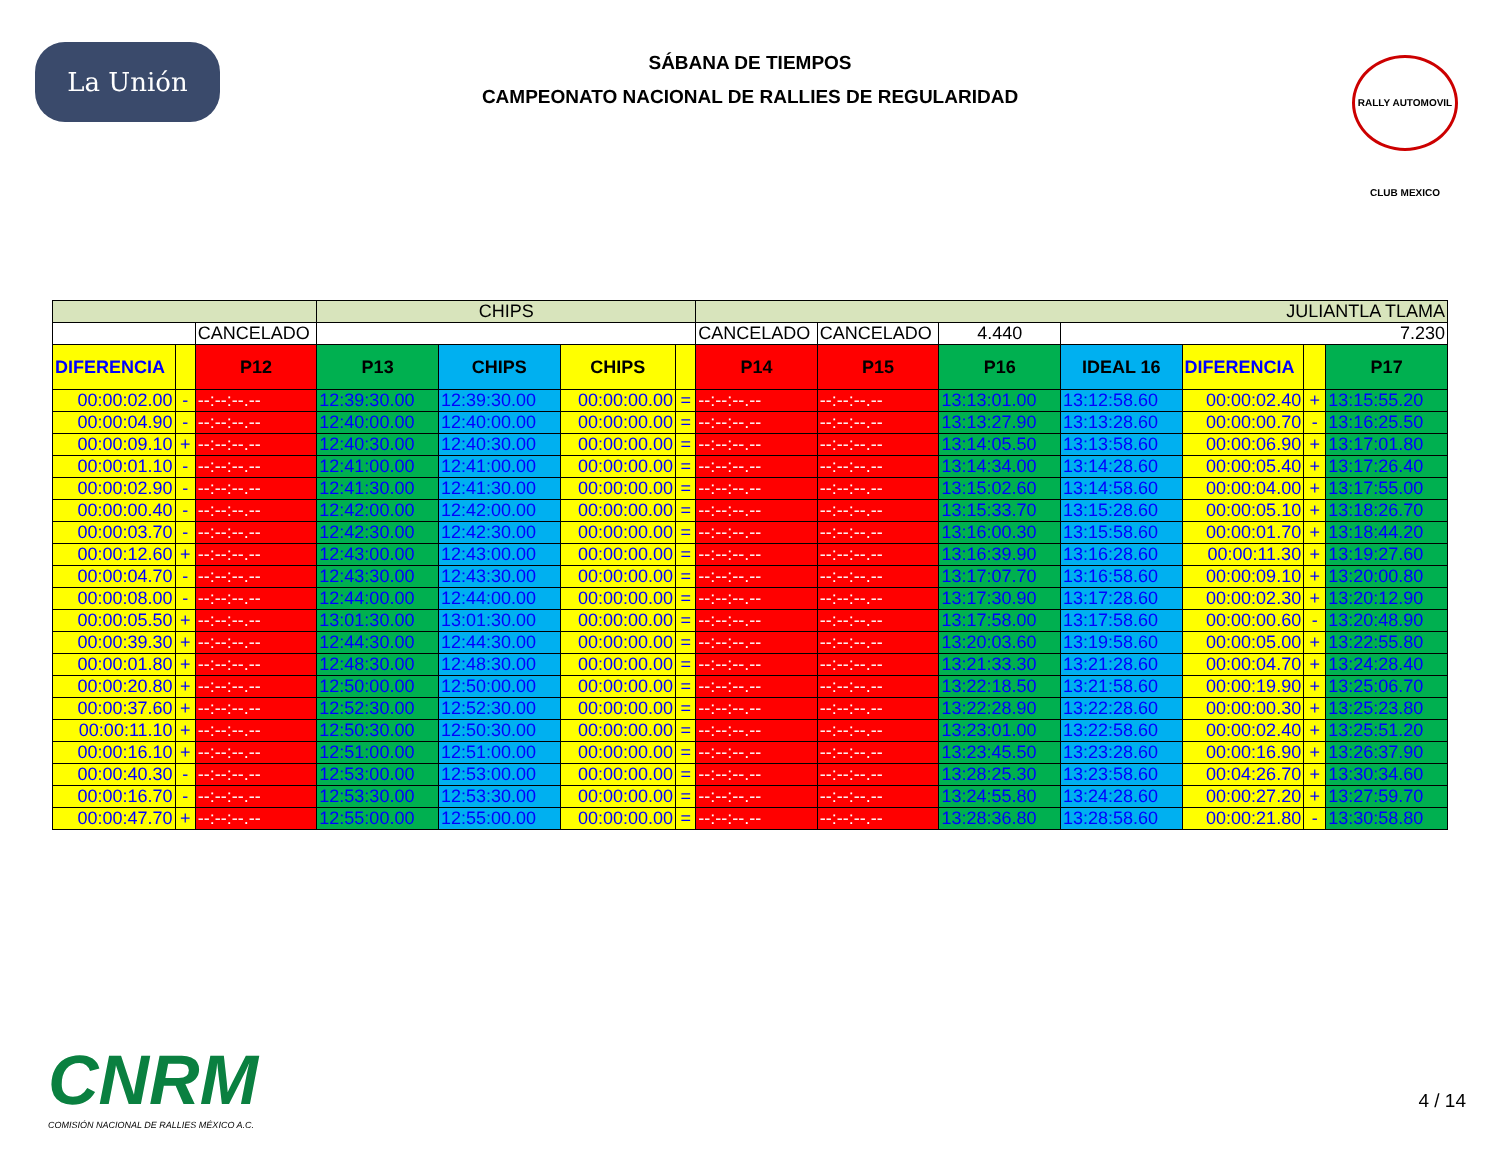La Unión
SÁBANA DE TIEMPOS
CAMPEONATO NACIONAL DE RALLIES DE REGULARIDAD
RALLY AUTOMOVIL CLUB MEXICO
| | | | CHIPS | | | | JULIANTLA TLAMA | | | | | | |
| | | CANCELADO | | | | | CANCELADO | CANCELADO | 4.440 | 7.230 | | | |
| DIFERENCIA | | P12 | P13 | CHIPS | CHIPS | | P14 | P15 | P16 | IDEAL 16 | DIFERENCIA | | P17 |
| 00:00:02.00 | - | --:--:--.-- | 12:39:30.00 | 12:39:30.00 | 00:00:00.00 | = | --:--:--.-- | --:--:--.-- | 13:13:01.00 | 13:12:58.60 | 00:00:02.40 | + | 13:15:55.20 |
| 00:00:04.90 | - | --:--:--.-- | 12:40:00.00 | 12:40:00.00 | 00:00:00.00 | = | --:--:--.-- | --:--:--.-- | 13:13:27.90 | 13:13:28.60 | 00:00:00.70 | - | 13:16:25.50 |
| 00:00:09.10 | + | --:--:--.-- | 12:40:30.00 | 12:40:30.00 | 00:00:00.00 | = | --:--:--.-- | --:--:--.-- | 13:14:05.50 | 13:13:58.60 | 00:00:06.90 | + | 13:17:01.80 |
| 00:00:01.10 | - | --:--:--.-- | 12:41:00.00 | 12:41:00.00 | 00:00:00.00 | = | --:--:--.-- | --:--:--.-- | 13:14:34.00 | 13:14:28.60 | 00:00:05.40 | + | 13:17:26.40 |
| 00:00:02.90 | - | --:--:--.-- | 12:41:30.00 | 12:41:30.00 | 00:00:00.00 | = | --:--:--.-- | --:--:--.-- | 13:15:02.60 | 13:14:58.60 | 00:00:04.00 | + | 13:17:55.00 |
| 00:00:00.40 | - | --:--:--.-- | 12:42:00.00 | 12:42:00.00 | 00:00:00.00 | = | --:--:--.-- | --:--:--.-- | 13:15:33.70 | 13:15:28.60 | 00:00:05.10 | + | 13:18:26.70 |
| 00:00:03.70 | - | --:--:--.-- | 12:42:30.00 | 12:42:30.00 | 00:00:00.00 | = | --:--:--.-- | --:--:--.-- | 13:16:00.30 | 13:15:58.60 | 00:00:01.70 | + | 13:18:44.20 |
| 00:00:12.60 | + | --:--:--.-- | 12:43:00.00 | 12:43:00.00 | 00:00:00.00 | = | --:--:--.-- | --:--:--.-- | 13:16:39.90 | 13:16:28.60 | 00:00:11.30 | + | 13:19:27.60 |
| 00:00:04.70 | - | --:--:--.-- | 12:43:30.00 | 12:43:30.00 | 00:00:00.00 | = | --:--:--.-- | --:--:--.-- | 13:17:07.70 | 13:16:58.60 | 00:00:09.10 | + | 13:20:00.80 |
| 00:00:08.00 | - | --:--:--.-- | 12:44:00.00 | 12:44:00.00 | 00:00:00.00 | = | --:--:--.-- | --:--:--.-- | 13:17:30.90 | 13:17:28.60 | 00:00:02.30 | + | 13:20:12.90 |
| 00:00:05.50 | + | --:--:--.-- | 13:01:30.00 | 13:01:30.00 | 00:00:00.00 | = | --:--:--.-- | --:--:--.-- | 13:17:58.00 | 13:17:58.60 | 00:00:00.60 | - | 13:20:48.90 |
| 00:00:39.30 | + | --:--:--.-- | 12:44:30.00 | 12:44:30.00 | 00:00:00.00 | = | --:--:--.-- | --:--:--.-- | 13:20:03.60 | 13:19:58.60 | 00:00:05.00 | + | 13:22:55.80 |
| 00:00:01.80 | + | --:--:--.-- | 12:48:30.00 | 12:48:30.00 | 00:00:00.00 | = | --:--:--.-- | --:--:--.-- | 13:21:33.30 | 13:21:28.60 | 00:00:04.70 | + | 13:24:28.40 |
| 00:00:20.80 | + | --:--:--.-- | 12:50:00.00 | 12:50:00.00 | 00:00:00.00 | = | --:--:--.-- | --:--:--.-- | 13:22:18.50 | 13:21:58.60 | 00:00:19.90 | + | 13:25:06.70 |
| 00:00:37.60 | + | --:--:--.-- | 12:52:30.00 | 12:52:30.00 | 00:00:00.00 | = | --:--:--.-- | --:--:--.-- | 13:22:28.90 | 13:22:28.60 | 00:00:00.30 | + | 13:25:23.80 |
| 00:00:11.10 | + | --:--:--.-- | 12:50:30.00 | 12:50:30.00 | 00:00:00.00 | = | --:--:--.-- | --:--:--.-- | 13:23:01.00 | 13:22:58.60 | 00:00:02.40 | + | 13:25:51.20 |
| 00:00:16.10 | + | --:--:--.-- | 12:51:00.00 | 12:51:00.00 | 00:00:00.00 | = | --:--:--.-- | --:--:--.-- | 13:23:45.50 | 13:23:28.60 | 00:00:16.90 | + | 13:26:37.90 |
| 00:00:40.30 | - | --:--:--.-- | 12:53:00.00 | 12:53:00.00 | 00:00:00.00 | = | --:--:--.-- | --:--:--.-- | 13:28:25.30 | 13:23:58.60 | 00:04:26.70 | + | 13:30:34.60 |
| 00:00:16.70 | - | --:--:--.-- | 12:53:30.00 | 12:53:30.00 | 00:00:00.00 | = | --:--:--.-- | --:--:--.-- | 13:24:55.80 | 13:24:28.60 | 00:00:27.20 | + | 13:27:59.70 |
| 00:00:47.70 | + | --:--:--.-- | 12:55:00.00 | 12:55:00.00 | 00:00:00.00 | = | --:--:--.-- | --:--:--.-- | 13:28:36.80 | 13:28:58.60 | 00:00:21.80 | - | 13:30:58.80 |
CNRM
COMISIÓN NACIONAL DE RALLIES MÉXICO A.C.
4 / 14